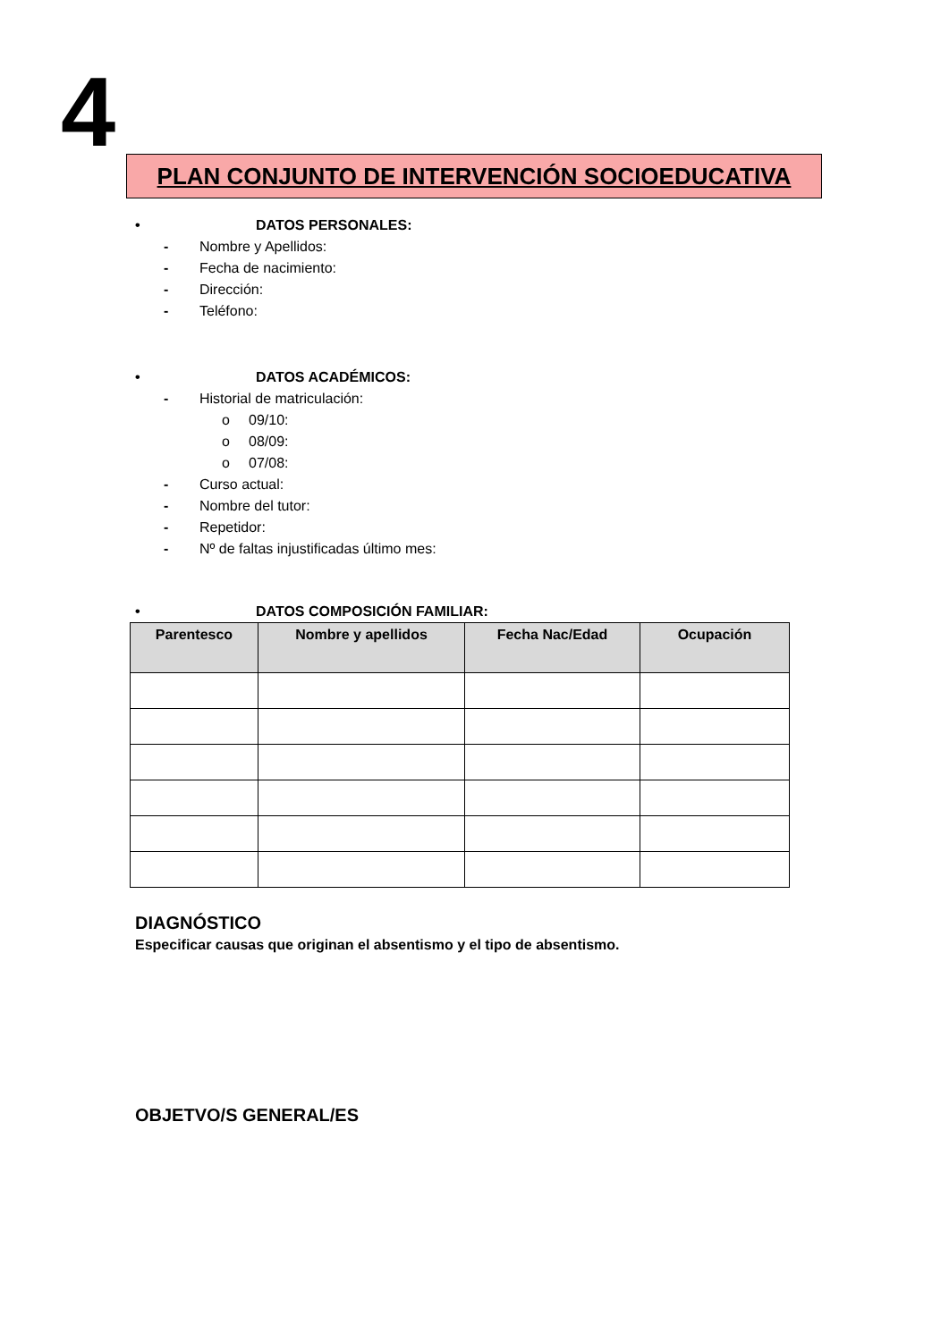4 PLAN CONJUNTO DE INTERVENCIÓN SOCIOEDUCATIVA
• DATOS PERSONALES:
- Nombre y Apellidos:
- Fecha de nacimiento:
- Dirección:
- Teléfono:
• DATOS ACADÉMICOS:
- Historial de matriculación:
o 09/10:
o 08/09:
o 07/08:
- Curso actual:
- Nombre del tutor:
- Repetidor:
- Nº de faltas injustificadas último mes:
• DATOS COMPOSICIÓN FAMILIAR:
| Parentesco | Nombre y apellidos | Fecha Nac/Edad | Ocupación |
| --- | --- | --- | --- |
DIAGNÓSTICO
Especificar causas que originan el absentismo y el tipo de absentismo.
OBJETVO/S GENERAL/ES